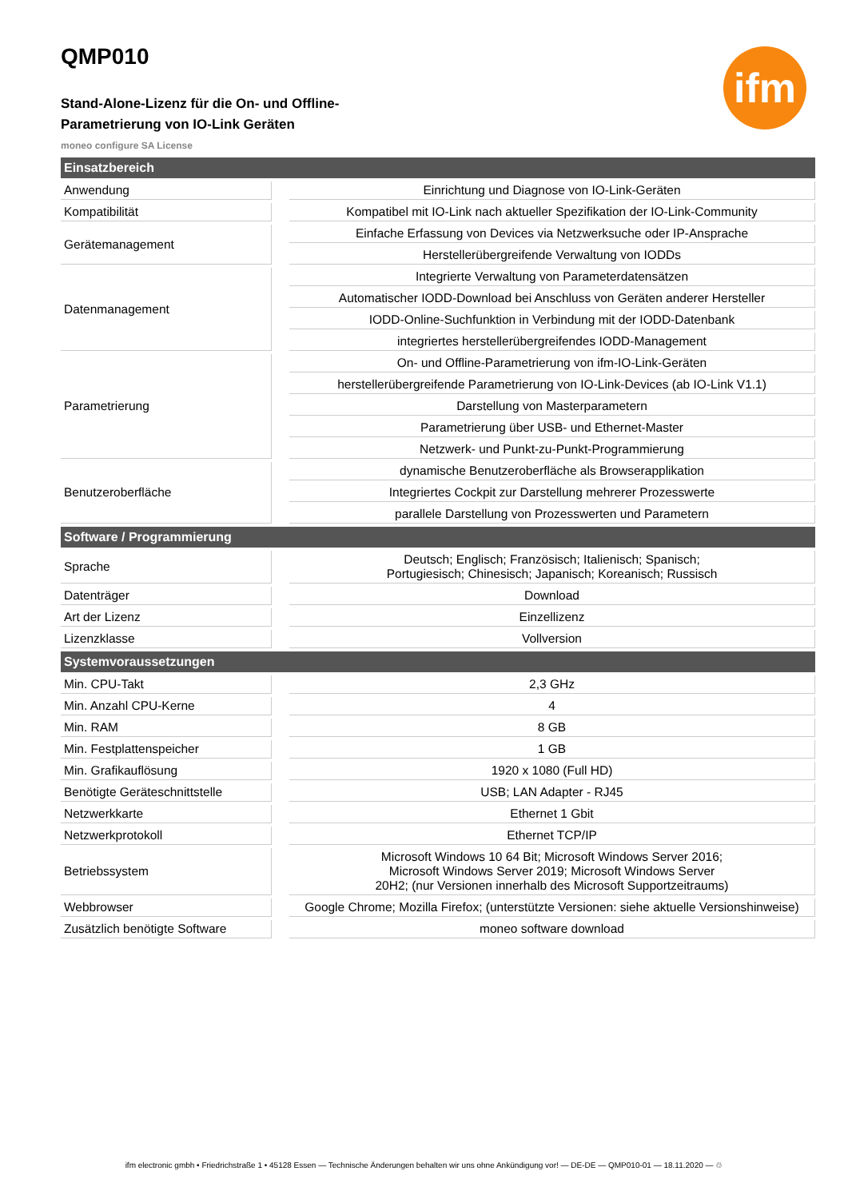ifm
QMP010
Stand-Alone-Lizenz für die On- und Offline-
Parametrierung von IO-Link Geräten
moneo configure SA License
| Einsatzbereich | | |
| --- | --- | --- |
| Anwendung | | Einrichtung und Diagnose von IO-Link-Geräten |
| Kompatibilität | | Kompatibel mit IO-Link nach aktueller Spezifikation der IO-Link-Community |
| Gerätemanagement | | Einfache Erfassung von Devices via Netzwerksuche oder IP-Ansprache |
| | | Herstellerübergreifende Verwaltung von IODDs |
| Datenmanagement | | Integrierte Verwaltung von Parameterdatensätzen |
| | | Automatischer IODD-Download bei Anschluss von Geräten anderer Hersteller |
| | | IODD-Online-Suchfunktion in Verbindung mit der IODD-Datenbank |
| | | integriertes herstellerübergreifendes IODD-Management |
| Parametrierung | | On- und Offline-Parametrierung von ifm-IO-Link-Geräten |
| | | herstellerübergreifende Parametrierung von IO-Link-Devices (ab IO-Link V1.1) |
| | | Darstellung von Masterparametern |
| | | Parametrierung über USB- und Ethernet-Master |
| | | Netzwerk- und Punkt-zu-Punkt-Programmierung |
| Benutzeroberfläche | | dynamische Benutzeroberfläche als Browserapplikation |
| | | Integriertes Cockpit zur Darstellung mehrerer Prozesswerte |
| | | parallele Darstellung von Prozesswerten und Parametern |
| Software / Programmierung | | |
| Sprache | | Deutsch; Englisch; Französisch; Italienisch; Spanisch; Portugiesisch; Chinesisch; Japanisch; Koreanisch; Russisch |
| Datenträger | | Download |
| Art der Lizenz | | Einzellizenz |
| Lizenzklasse | | Vollversion |
| Systemvoraussetzungen | | |
| Min. CPU-Takt | | 2,3 GHz |
| Min. Anzahl CPU-Kerne | | 4 |
| Min. RAM | | 8 GB |
| Min. Festplattenspeicher | | 1 GB |
| Min. Grafikauflösung | | 1920 x 1080 (Full HD) |
| Benötigte Geräteschnittstelle | | USB; LAN Adapter - RJ45 |
| Netzwerkkarte | | Ethernet 1 Gbit |
| Netzwerkprotokoll | | Ethernet TCP/IP |
| Betriebssystem | | Microsoft Windows 10 64 Bit; Microsoft Windows Server 2016; Microsoft Windows Server 2019; Microsoft Windows Server 20H2; (nur Versionen innerhalb des Microsoft Supportzeitraums) |
| Webbrowser | | Google Chrome; Mozilla Firefox; (unterstützte Versionen: siehe aktuelle Versionshinweise) |
| Zusätzlich benötigte Software | | moneo software download |
ifm electronic gmbh • Friedrichstraße 1 • 45128 Essen — Technische Änderungen behalten wir uns ohne Ankündigung vor! — DE-DE — QMP010-01 — 18.11.2020 — ♲